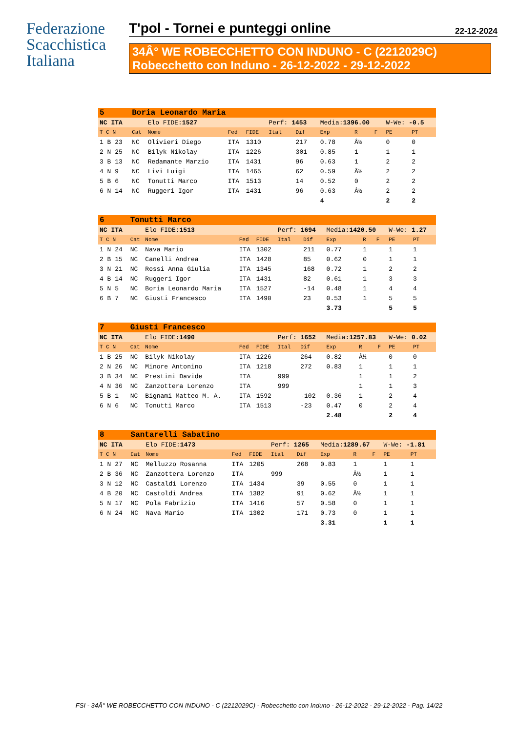Federazione Scacchistica Italiana
T'pol - Tornei e punteggi online 22-12-2024
34Â° WE ROBECCHETTO CON INDUNO - C (2212029C)
Robecchetto con Induno - 26-12-2022 - 29-12-2022
| 5 | Boria Leonardo Maria | | | | | | | | | | |
| NC ITA | | Elo FIDE: 1527 | | | Perf: 1453 | | Media: 1396.00 | | | W-We: -0.5 | |
| T C N | Cat | Nome | Fed | FIDE | Ital | Dif | Exp | R | F | PE | PT |
| 1 B 23 | NC | Olivieri Diego | ITA | 1310 | | 217 | 0.78 | Â½ | | 0 | 0 |
| 2 N 25 | NC | Bilyk Nikolay | ITA | 1226 | | 301 | 0.85 | 1 | | 1 | 1 |
| 3 B 13 | NC | Redamante Marzio | ITA | 1431 | | 96 | 0.63 | 1 | | 2 | 2 |
| 4 N 9 | NC | Livi Luigi | ITA | 1465 | | 62 | 0.59 | Â½ | | 2 | 2 |
| 5 B 6 | NC | Tonutti Marco | ITA | 1513 | | 14 | 0.52 | 0 | | 2 | 2 |
| 6 N 14 | NC | Ruggeri Igor | ITA | 1431 | | 96 | 0.63 | Â½ | | 2 | 2 |
| | | | | | | | 4 | | | 2 | 2 |
| 6 | Tonutti Marco | | | | | | | | | | |
| NC ITA | | Elo FIDE: 1513 | | | Perf: 1694 | | Media: 1420.50 | | | W-We: 1.27 | |
| T C N | Cat | Nome | Fed | FIDE | Ital | Dif | Exp | R | F | PE | PT |
| 1 N 24 | NC | Nava Mario | ITA | 1302 | | 211 | 0.77 | 1 | | 1 | 1 |
| 2 B 15 | NC | Canelli Andrea | ITA | 1428 | | 85 | 0.62 | 0 | | 1 | 1 |
| 3 N 21 | NC | Rossi Anna Giulia | ITA | 1345 | | 168 | 0.72 | 1 | | 2 | 2 |
| 4 B 14 | NC | Ruggeri Igor | ITA | 1431 | | 82 | 0.61 | 1 | | 3 | 3 |
| 5 N 5 | NC | Boria Leonardo Maria | ITA | 1527 | | -14 | 0.48 | 1 | | 4 | 4 |
| 6 B 7 | NC | Giusti Francesco | ITA | 1490 | | 23 | 0.53 | 1 | | 5 | 5 |
| | | | | | | | 3.73 | | | 5 | 5 |
| 7 | Giusti Francesco | | | | | | | | | | |
| NC ITA | | Elo FIDE: 1490 | | | Perf: 1652 | | Media: 1257.83 | | | W-We: 0.02 | |
| T C N | Cat | Nome | Fed | FIDE | Ital | Dif | Exp | R | F | PE | PT |
| 1 B 25 | NC | Bilyk Nikolay | ITA | 1226 | | 264 | 0.82 | Â½ | | 0 | 0 |
| 2 N 26 | NC | Minore Antonino | ITA | 1218 | | 272 | 0.83 | 1 | | 1 | 1 |
| 3 B 34 | NC | Prestini Davide | ITA | | 999 | | | 1 | | 1 | 2 |
| 4 N 36 | NC | Zanzottera Lorenzo | ITA | | 999 | | | 1 | | 1 | 3 |
| 5 B 1 | NC | Bignami Matteo M. A. | ITA | 1592 | | -102 | 0.36 | 1 | | 2 | 4 |
| 6 N 6 | NC | Tonutti Marco | ITA | 1513 | | -23 | 0.47 | 0 | | 2 | 4 |
| | | | | | | | 2.48 | | | 2 | 4 |
| 8 | Santarelli Sabatino | | | | | | | | | | |
| NC ITA | | Elo FIDE: 1473 | | | Perf: 1265 | | Media: 1289.67 | | | W-We: -1.81 | |
| T C N | Cat | Nome | Fed | FIDE | Ital | Dif | Exp | R | F | PE | PT |
| 1 N 27 | NC | Melluzzo Rosanna | ITA | 1205 | | 268 | 0.83 | 1 | | 1 | 1 |
| 2 B 36 | NC | Zanzottera Lorenzo | ITA | | 999 | | | Â½ | | 1 | 1 |
| 3 N 12 | NC | Castaldi Lorenzo | ITA | 1434 | | 39 | 0.55 | 0 | | 1 | 1 |
| 4 B 20 | NC | Castoldi Andrea | ITA | 1382 | | 91 | 0.62 | Â½ | | 1 | 1 |
| 5 N 17 | NC | Pola Fabrizio | ITA | 1416 | | 57 | 0.58 | 0 | | 1 | 1 |
| 6 N 24 | NC | Nava Mario | ITA | 1302 | | 171 | 0.73 | 0 | | 1 | 1 |
| | | | | | | | 3.31 | | | 1 | 1 |
FSI - 34Â° WE ROBECCHETTO CON INDUNO - C (2212029C) - Robecchetto con Induno - 26-12-2022 - 29-12-2022 - Pag. 14/22